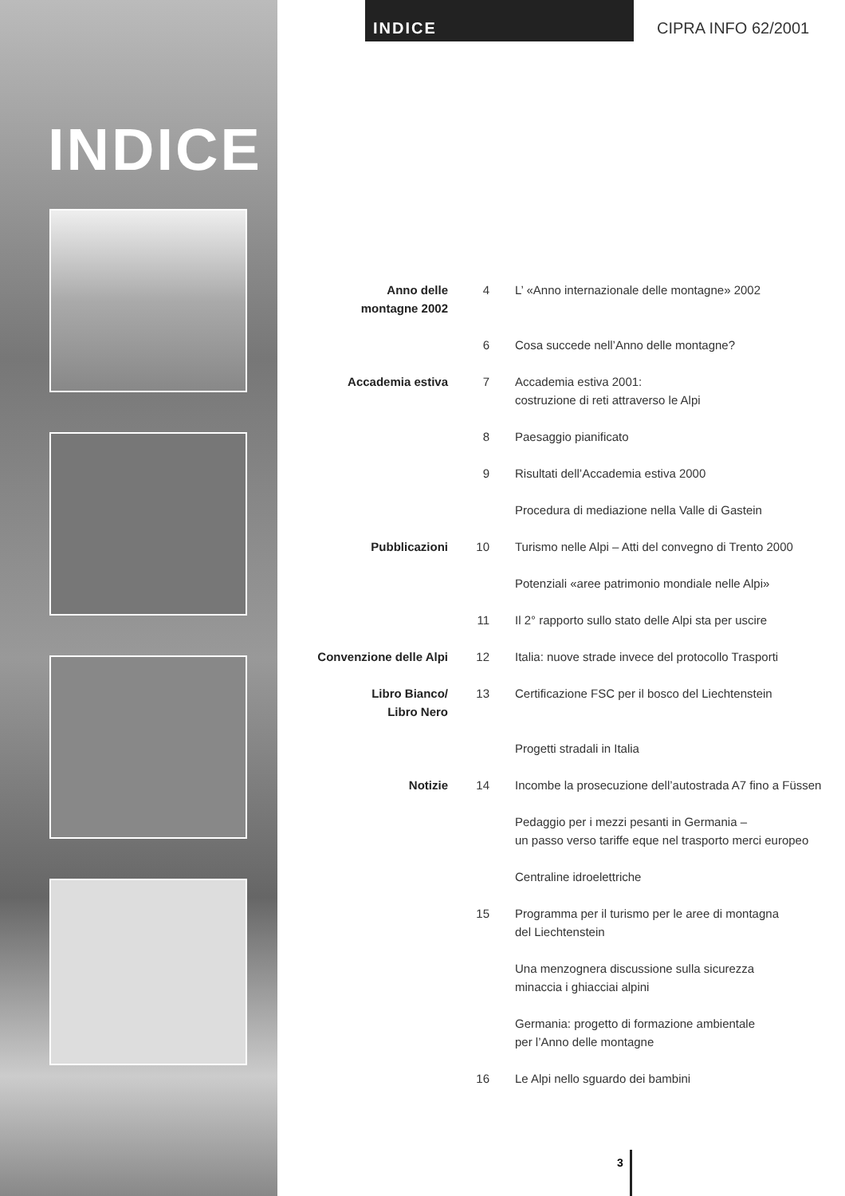INDICE CIPRA INFO 62/2001
INDICE
Anno delle
montagne 2002
4 L’ «Anno internazionale delle montagne» 2002
6 Cosa succede nell’Anno delle montagne?
Accademia estiva 7 Accademia estiva 2001:
costruzione di reti attraverso le Alpi
8 Paesaggio pianificato
9 Risultati dell’Accademia estiva 2000
Procedura di mediazione nella Valle di Gastein
Pubblicazioni 10 Turismo nelle Alpi – Atti del convegno di Trento 2000
Potenziali «aree patrimonio mondiale nelle Alpi»
11 Il 2° rapporto sullo stato delle Alpi sta per uscire
Convenzione delle Alpi 12 Italia: nuove strade invece del protocollo Trasporti
Libro Bianco/
Libro Nero
13 Certificazione FSC per il bosco del Liechtenstein
Progetti stradali in Italia
Notizie 14 Incombe la prosecuzione dell’autostrada A7 fino a Füssen
Pedaggio per i mezzi pesanti in Germania –
un passo verso tariffe eque nel trasporto merci europeo
Centraline idroelettriche
15 Programma per il turismo per le aree di montagna
del Liechtenstein
Una menzognera discussione sulla sicurezza
minaccia i ghiacciai alpini
Germania: progetto di formazione ambientale
per l’Anno delle montagne
16 Le Alpi nello sguardo dei bambini
3